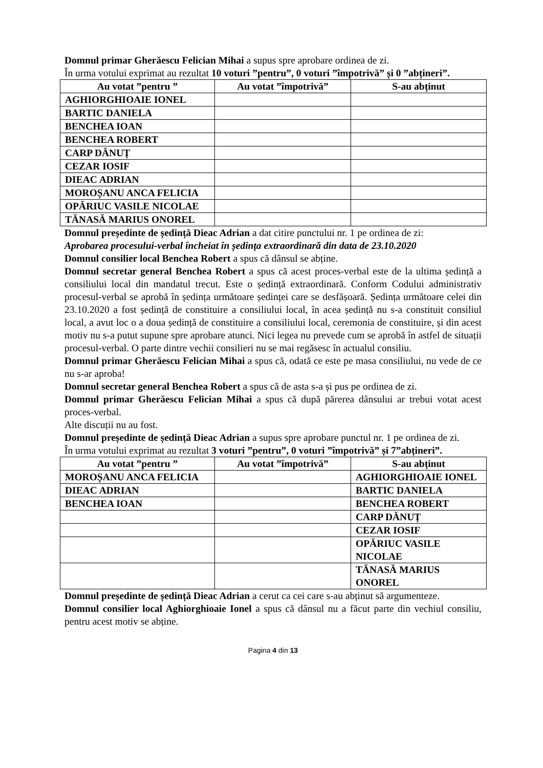Domnul primar Gherăescu Felician Mihai a supus spre aprobare ordinea de zi.
În urma votului exprimat au rezultat 10 voturi ”pentru”, 0 voturi ”împotrivă” și 0 ”abțineri”.
| Au votat ”pentru ” | Au votat ”împotrivă” | S-au abținut |
| --- | --- | --- |
| AGHIORGHIOAIE IONEL | | |
| BARTIC DANIELA | | |
| BENCHEA IOAN | | |
| BENCHEA ROBERT | | |
| CARP DĂNUȚ | | |
| CEZAR IOSIF | | |
| DIEAC ADRIAN | | |
| MOROȘANU ANCA FELICIA | | |
| OPĂRIUC VASILE NICOLAE | | |
| TĂNASĂ MARIUS ONOREL | | |
Domnul președinte de ședință Dieac Adrian a dat citire punctului nr. 1 pe ordinea de zi:
Aprobarea procesului-verbal încheiat în ședința extraordinară din data de 23.10.2020
Domnul consilier local Benchea Robert a spus că dânsul se abține.
Domnul secretar general Benchea Robert a spus că acest proces-verbal este de la ultima ședință a consiliului local din mandatul trecut. Este o ședință extraordinară. Conform Codului administrativ procesul-verbal se aprobă în ședința următoare ședinței care se desfășoară. Ședința următoare celei din 23.10.2020 a fost ședință de constituire a consiliului local, în acea ședință nu s-a constituit consiliul local, a avut loc o a doua ședință de constituire a consiliului local, ceremonia de constituire, și din acest motiv nu s-a putut supune spre aprobare atunci. Nici legea nu prevede cum se aprobă în astfel de situații procesul-verbal. O parte dintre vechii consilieri nu se mai regăsesc în actualul consiliu.
Domnul primar Gherăescu Felician Mihai a spus că, odată ce este pe masa consiliului, nu vede de ce nu s-ar aproba!
Domnul secretar general Benchea Robert a spus că de asta s-a și pus pe ordinea de zi.
Domnul primar Gherăescu Felician Mihai a spus că după părerea dânsului ar trebui votat acest proces-verbal.
Alte discuții nu au fost.
Domnul președinte de ședință Dieac Adrian a supus spre aprobare punctul nr. 1 pe ordinea de zi.
În urma votului exprimat au rezultat 3 voturi ”pentru”, 0 voturi ”împotrivă” și 7”abțineri”.
| Au votat ”pentru ” | Au votat ”împotrivă” | S-au abținut |
| --- | --- | --- |
| MOROȘANU ANCA FELICIA | | AGHIORGHIOAIE IONEL |
| DIEAC ADRIAN | | BARTIC DANIELA |
| BENCHEA IOAN | | BENCHEA ROBERT |
| | | CARP DĂNUȚ |
| | | CEZAR IOSIF |
| | | OPĂRIUC VASILE NICOLAE |
| | | TĂNASĂ MARIUS ONOREL |
Domnul președinte de ședință Dieac Adrian a cerut ca cei care s-au abținut să argumenteze.
Domnul consilier local Aghiorghioaie Ionel a spus că dânsul nu a făcut parte din vechiul consiliu, pentru acest motiv se abține.
Pagina 4 din 13